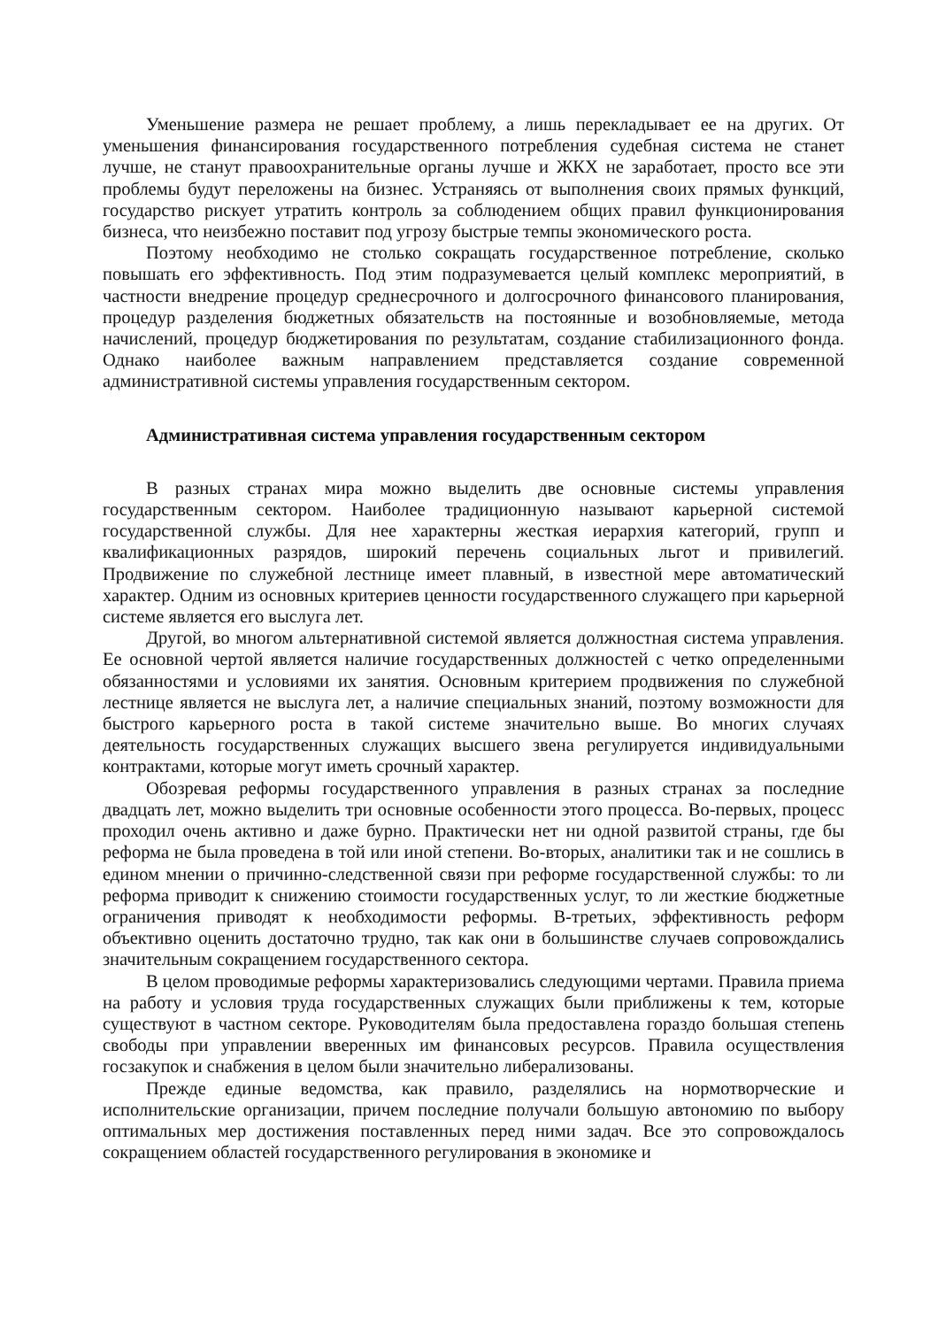Уменьшение размера не решает проблему, а лишь перекладывает ее на других. От уменьшения финансирования государственного потребления судебная система не станет лучше, не станут правоохранительные органы лучше и ЖКХ не заработает, просто все эти проблемы будут переложены на бизнес. Устраняясь от выполнения своих прямых функций, государство рискует утратить контроль за соблюдением общих правил функционирования бизнеса, что неизбежно поставит под угрозу быстрые темпы экономического роста.
Поэтому необходимо не столько сокращать государственное потребление, сколько повышать его эффективность. Под этим подразумевается целый комплекс мероприятий, в частности внедрение процедур среднесрочного и долгосрочного финансового планирования, процедур разделения бюджетных обязательств на постоянные и возобновляемые, метода начислений, процедур бюджетирования по результатам, создание стабилизационного фонда. Однако наиболее важным направлением представляется создание современной административной системы управления государственным сектором.
Административная система управления государственным сектором
В разных странах мира можно выделить две основные системы управления государственным сектором. Наиболее традиционную называют карьерной системой государственной службы. Для нее характерны жесткая иерархия категорий, групп и квалификационных разрядов, широкий перечень социальных льгот и привилегий. Продвижение по служебной лестнице имеет плавный, в известной мере автоматический характер. Одним из основных критериев ценности государственного служащего при карьерной системе является его выслуга лет.
Другой, во многом альтернативной системой является должностная система управления. Ее основной чертой является наличие государственных должностей с четко определенными обязанностями и условиями их занятия. Основным критерием продвижения по служебной лестнице является не выслуга лет, а наличие специальных знаний, поэтому возможности для быстрого карьерного роста в такой системе значительно выше. Во многих случаях деятельность государственных служащих высшего звена регулируется индивидуальными контрактами, которые могут иметь срочный характер.
Обозревая реформы государственного управления в разных странах за последние двадцать лет, можно выделить три основные особенности этого процесса. Во-первых, процесс проходил очень активно и даже бурно. Практически нет ни одной развитой страны, где бы реформа не была проведена в той или иной степени. Во-вторых, аналитики так и не сошлись в едином мнении о причинно-следственной связи при реформе государственной службы: то ли реформа приводит к снижению стоимости государственных услуг, то ли жесткие бюджетные ограничения приводят к необходимости реформы. В-третьих, эффективность реформ объективно оценить достаточно трудно, так как они в большинстве случаев сопровождались значительным сокращением государственного сектора.
В целом проводимые реформы характеризовались следующими чертами. Правила приема на работу и условия труда государственных служащих были приближены к тем, которые существуют в частном секторе. Руководителям была предоставлена гораздо большая степень свободы при управлении вверенных им финансовых ресурсов. Правила осуществления госзакупок и снабжения в целом были значительно либерализованы.
Прежде единые ведомства, как правило, разделялись на нормотворческие и исполнительские организации, причем последние получали большую автономию по выбору оптимальных мер достижения поставленных перед ними задач. Все это сопровождалось сокращением областей государственного регулирования в экономике и